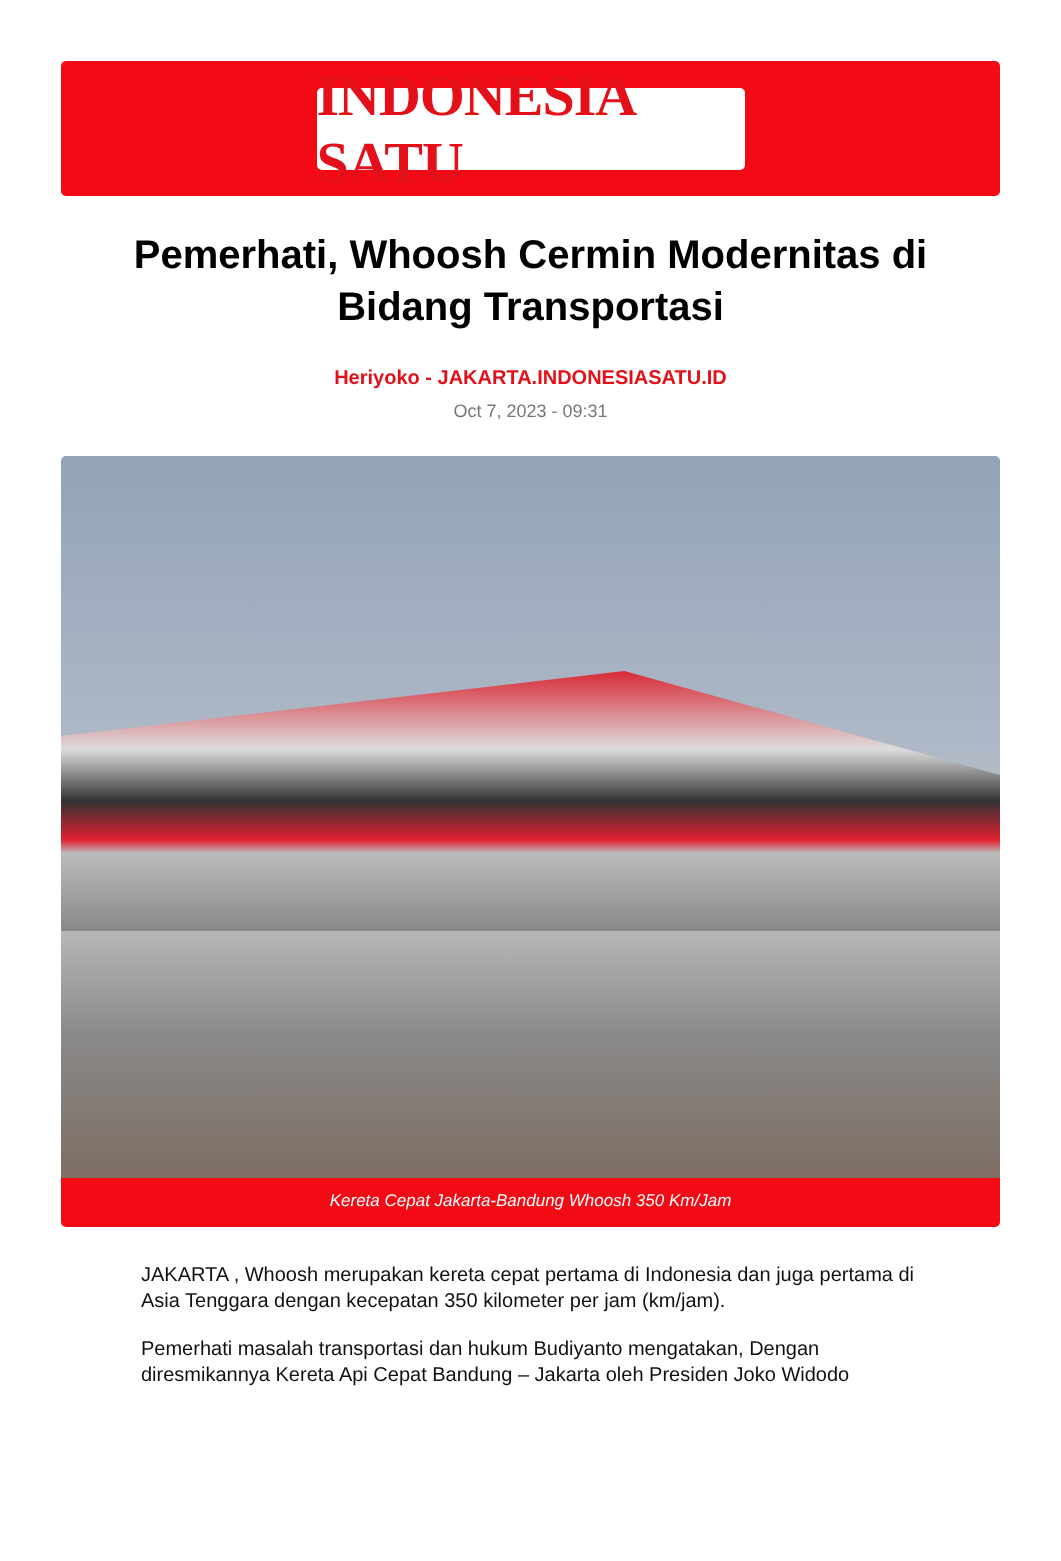INDONESIA SATU
Pemerhati, Whoosh Cermin Modernitas di Bidang Transportasi
Heriyoko - JAKARTA.INDONESIASATU.ID
Oct 7, 2023 - 09:31
Kereta Cepat Jakarta-Bandung Whoosh 350 Km/Jam
JAKARTA , Whoosh merupakan kereta cepat pertama di Indonesia dan juga pertama di Asia Tenggara dengan kecepatan 350 kilometer per jam (km/jam).
Pemerhati masalah transportasi dan hukum Budiyanto mengatakan, Dengan diresmikannya Kereta Api Cepat Bandung – Jakarta oleh Presiden Joko Widodo